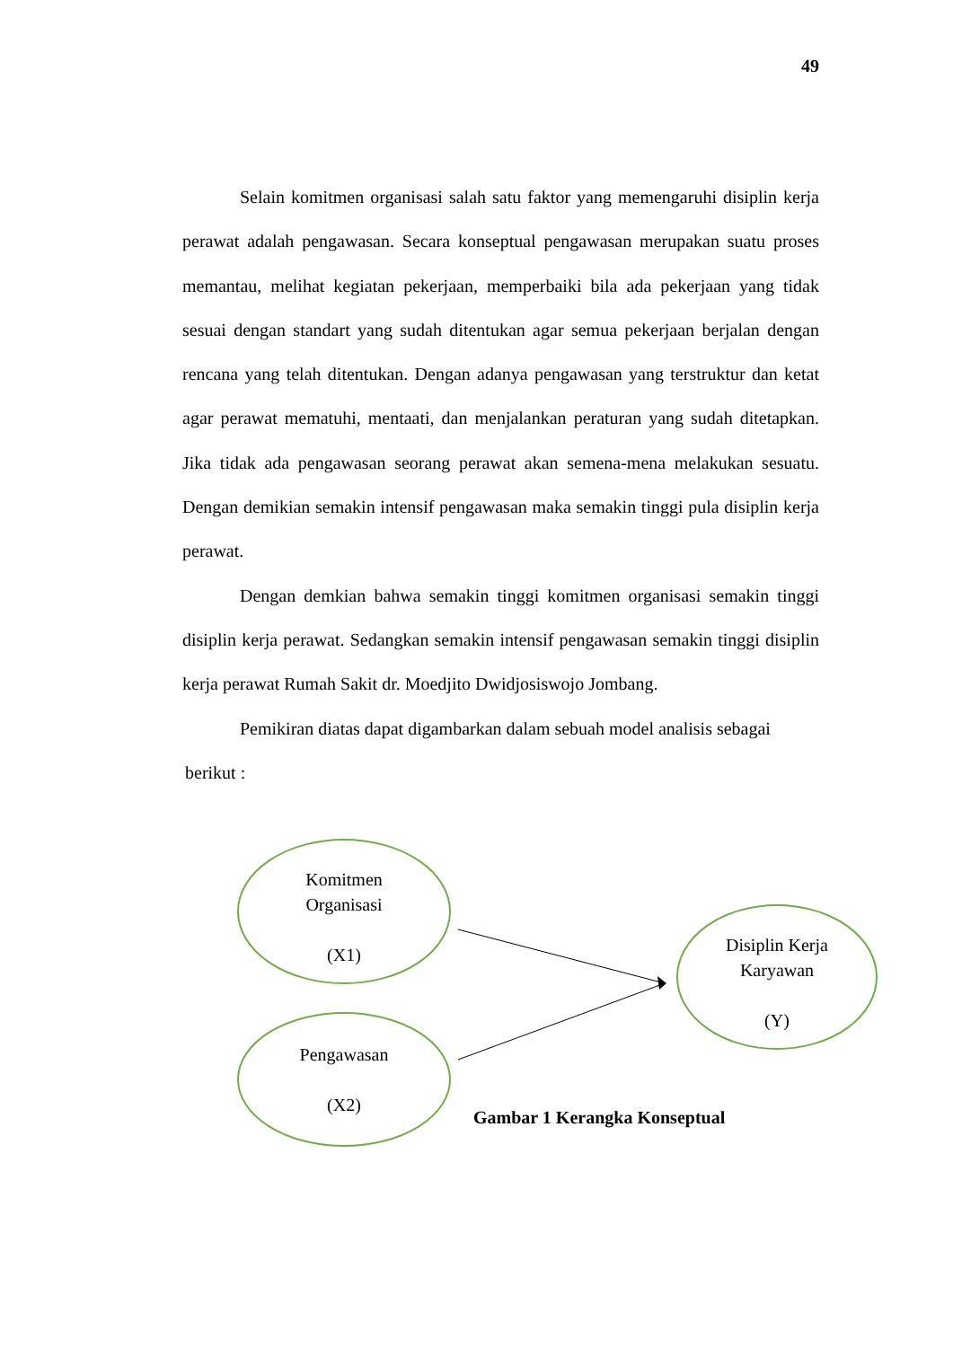49
Selain komitmen organisasi salah satu faktor yang memengaruhi disiplin kerja perawat adalah pengawasan. Secara konseptual pengawasan merupakan suatu proses memantau, melihat kegiatan pekerjaan, memperbaiki bila ada pekerjaan yang tidak sesuai dengan standart yang sudah ditentukan agar semua pekerjaan berjalan dengan rencana yang telah ditentukan. Dengan adanya pengawasan yang terstruktur dan ketat agar perawat mematuhi, mentaati, dan menjalankan peraturan yang sudah ditetapkan. Jika tidak ada pengawasan seorang perawat akan semena-mena melakukan sesuatu. Dengan demikian semakin intensif pengawasan maka semakin tinggi pula disiplin kerja perawat.
Dengan demkian bahwa semakin tinggi komitmen organisasi semakin tinggi disiplin kerja perawat. Sedangkan semakin intensif pengawasan semakin tinggi disiplin kerja perawat Rumah Sakit dr. Moedjito Dwidjosiswojo Jombang.
Pemikiran diatas dapat digambarkan dalam sebuah model analisis sebagai
berikut :
Komitmen
Organisasi
(X1)
Pengawasan
(X2)
Disiplin Kerja
Karyawan
(Y)
Gambar 1 Kerangka Konseptual